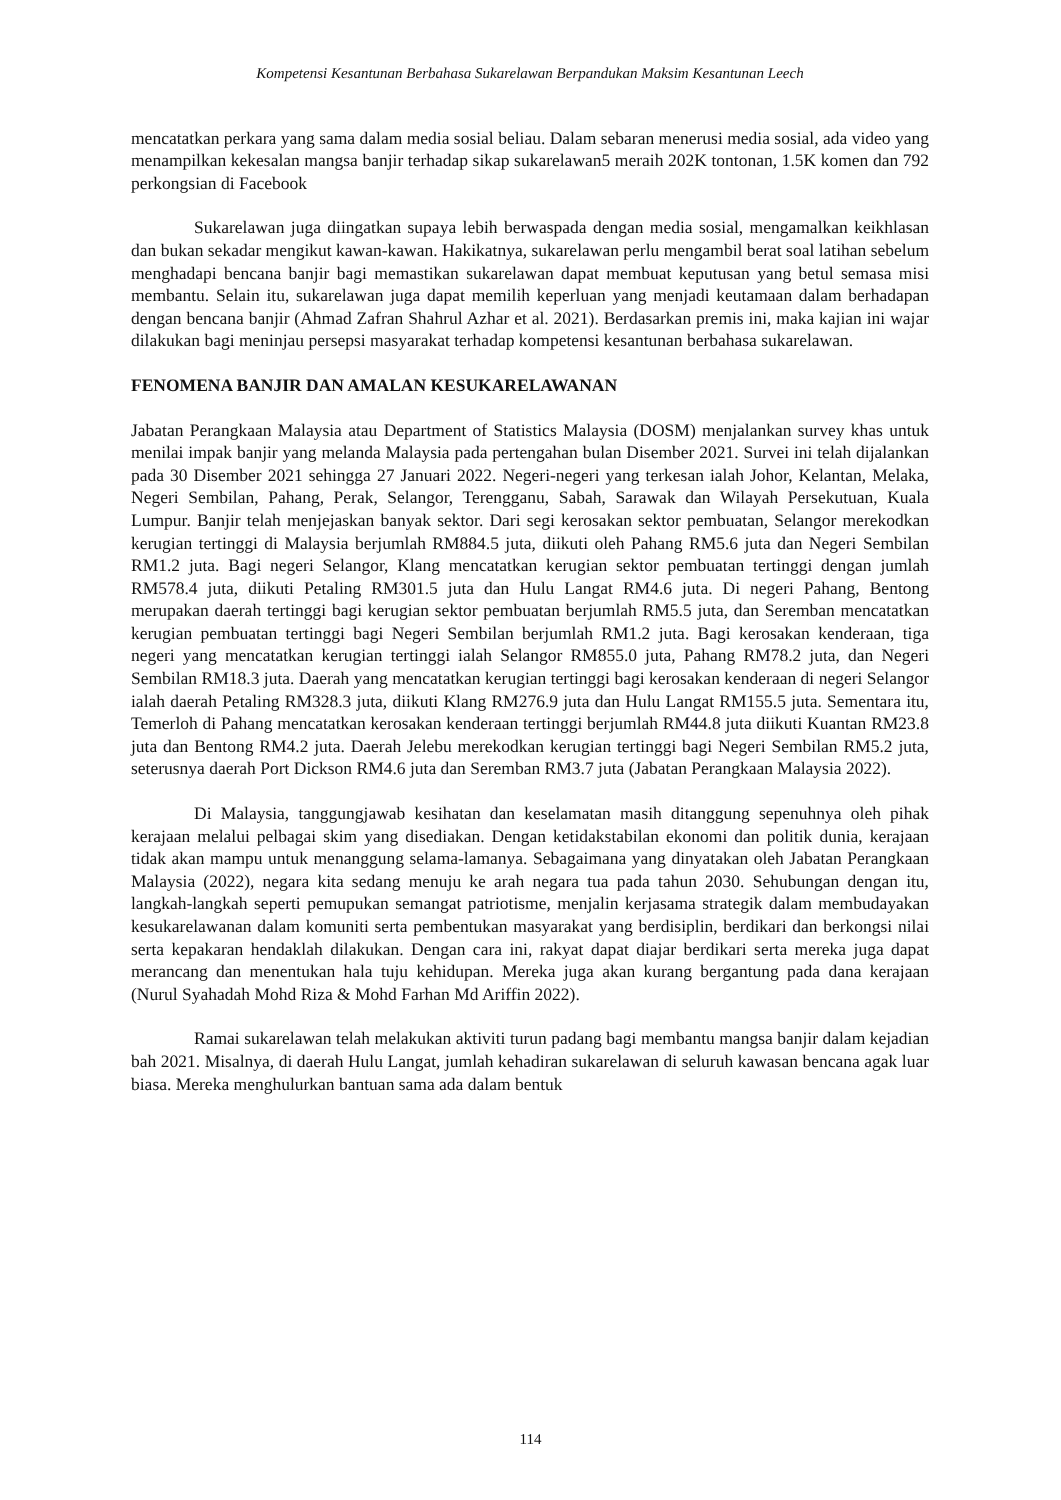Kompetensi Kesantunan Berbahasa Sukarelawan Berpandukan Maksim Kesantunan Leech
mencatatkan perkara yang sama dalam media sosial beliau. Dalam sebaran menerusi media sosial, ada video yang menampilkan kekesalan mangsa banjir terhadap sikap sukarelawan5 meraih 202K tontonan, 1.5K komen dan 792 perkongsian di Facebook
Sukarelawan juga diingatkan supaya lebih berwaspada dengan media sosial, mengamalkan keikhlasan dan bukan sekadar mengikut kawan-kawan. Hakikatnya, sukarelawan perlu mengambil berat soal latihan sebelum menghadapi bencana banjir bagi memastikan sukarelawan dapat membuat keputusan yang betul semasa misi membantu. Selain itu, sukarelawan juga dapat memilih keperluan yang menjadi keutamaan dalam berhadapan dengan bencana banjir (Ahmad Zafran Shahrul Azhar et al. 2021). Berdasarkan premis ini, maka kajian ini wajar dilakukan bagi meninjau persepsi masyarakat terhadap kompetensi kesantunan berbahasa sukarelawan.
FENOMENA BANJIR DAN AMALAN KESUKARELAWANAN
Jabatan Perangkaan Malaysia atau Department of Statistics Malaysia (DOSM) menjalankan survey khas untuk menilai impak banjir yang melanda Malaysia pada pertengahan bulan Disember 2021. Survei ini telah dijalankan pada 30 Disember 2021 sehingga 27 Januari 2022. Negeri-negeri yang terkesan ialah Johor, Kelantan, Melaka, Negeri Sembilan, Pahang, Perak, Selangor, Terengganu, Sabah, Sarawak dan Wilayah Persekutuan, Kuala Lumpur. Banjir telah menjejaskan banyak sektor. Dari segi kerosakan sektor pembuatan, Selangor merekodkan kerugian tertinggi di Malaysia berjumlah RM884.5 juta, diikuti oleh Pahang RM5.6 juta dan Negeri Sembilan RM1.2 juta. Bagi negeri Selangor, Klang mencatatkan kerugian sektor pembuatan tertinggi dengan jumlah RM578.4 juta, diikuti Petaling RM301.5 juta dan Hulu Langat RM4.6 juta. Di negeri Pahang, Bentong merupakan daerah tertinggi bagi kerugian sektor pembuatan berjumlah RM5.5 juta, dan Seremban mencatatkan kerugian pembuatan tertinggi bagi Negeri Sembilan berjumlah RM1.2 juta. Bagi kerosakan kenderaan, tiga negeri yang mencatatkan kerugian tertinggi ialah Selangor RM855.0 juta, Pahang RM78.2 juta, dan Negeri Sembilan RM18.3 juta. Daerah yang mencatatkan kerugian tertinggi bagi kerosakan kenderaan di negeri Selangor ialah daerah Petaling RM328.3 juta, diikuti Klang RM276.9 juta dan Hulu Langat RM155.5 juta. Sementara itu, Temerloh di Pahang mencatatkan kerosakan kenderaan tertinggi berjumlah RM44.8 juta diikuti Kuantan RM23.8 juta dan Bentong RM4.2 juta. Daerah Jelebu merekodkan kerugian tertinggi bagi Negeri Sembilan RM5.2 juta, seterusnya daerah Port Dickson RM4.6 juta dan Seremban RM3.7 juta (Jabatan Perangkaan Malaysia 2022).
Di Malaysia, tanggungjawab kesihatan dan keselamatan masih ditanggung sepenuhnya oleh pihak kerajaan melalui pelbagai skim yang disediakan. Dengan ketidakstabilan ekonomi dan politik dunia, kerajaan tidak akan mampu untuk menanggung selama-lamanya. Sebagaimana yang dinyatakan oleh Jabatan Perangkaan Malaysia (2022), negara kita sedang menuju ke arah negara tua pada tahun 2030. Sehubungan dengan itu, langkah-langkah seperti pemupukan semangat patriotisme, menjalin kerjasama strategik dalam membudayakan kesukarelawanan dalam komuniti serta pembentukan masyarakat yang berdisiplin, berdikari dan berkongsi nilai serta kepakaran hendaklah dilakukan. Dengan cara ini, rakyat dapat diajar berdikari serta mereka juga dapat merancang dan menentukan hala tuju kehidupan. Mereka juga akan kurang bergantung pada dana kerajaan (Nurul Syahadah Mohd Riza & Mohd Farhan Md Ariffin 2022).
Ramai sukarelawan telah melakukan aktiviti turun padang bagi membantu mangsa banjir dalam kejadian bah 2021. Misalnya, di daerah Hulu Langat, jumlah kehadiran sukarelawan di seluruh kawasan bencana agak luar biasa. Mereka menghulurkan bantuan sama ada dalam bentuk
114